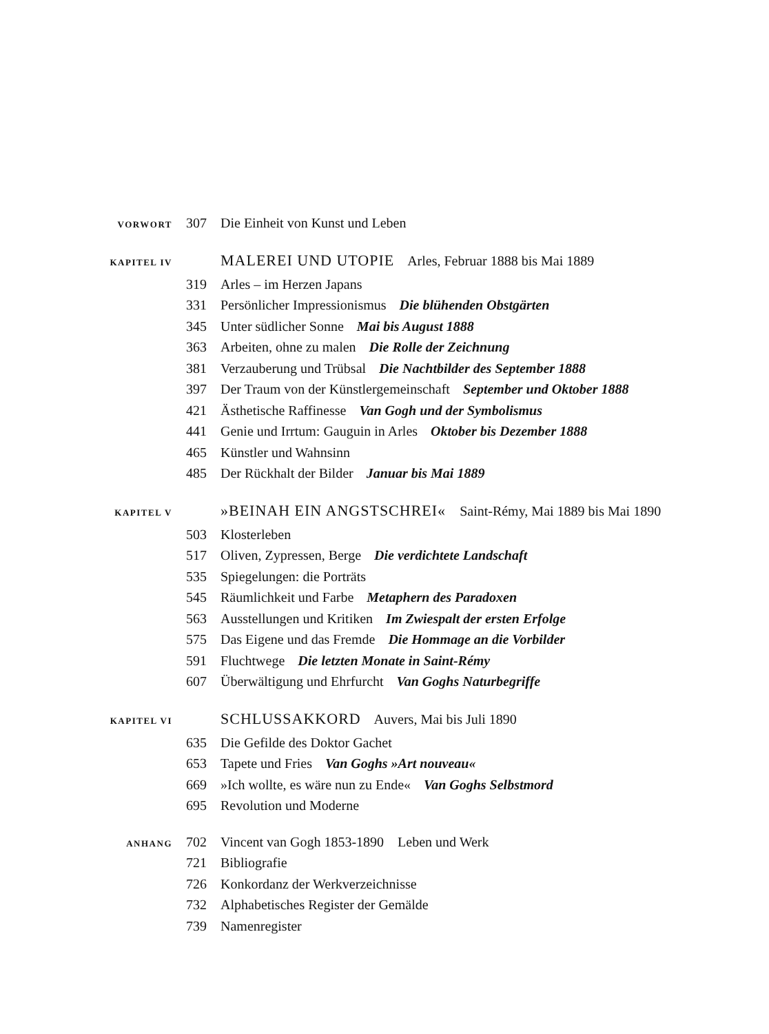VORWORT 307 Die Einheit von Kunst und Leben
KAPITEL IV MALEREI UND UTOPIE Arles, Februar 1888 bis Mai 1889
319 Arles – im Herzen Japans
331 Persönlicher Impressionismus Die blühenden Obstgärten
345 Unter südlicher Sonne Mai bis August 1888
363 Arbeiten, ohne zu malen Die Rolle der Zeichnung
381 Verzauberung und Trübsal Die Nachtbilder des September 1888
397 Der Traum von der Künstlergemeinschaft September und Oktober 1888
421 Ästhetische Raffinesse Van Gogh und der Symbolismus
441 Genie und Irrtum: Gauguin in Arles Oktober bis Dezember 1888
465 Künstler und Wahnsinn
485 Der Rückhalt der Bilder Januar bis Mai 1889
KAPITEL V »BEINAH EIN ANGSTSCHREI« Saint-Rémy, Mai 1889 bis Mai 1890
503 Klosterleben
517 Oliven, Zypressen, Berge Die verdichtete Landschaft
535 Spiegelungen: die Porträts
545 Räumlichkeit und Farbe Metaphern des Paradoxen
563 Ausstellungen und Kritiken Im Zwiespalt der ersten Erfolge
575 Das Eigene und das Fremde Die Hommage an die Vorbilder
591 Fluchtwege Die letzten Monate in Saint-Rémy
607 Überwältigung und Ehrfurcht Van Goghs Naturbegriffe
KAPITEL VI SCHLUSSAKKORD Auvers, Mai bis Juli 1890
635 Die Gefilde des Doktor Gachet
653 Tapete und Fries Van Goghs »Art nouveau«
669 »Ich wollte, es wäre nun zu Ende« Van Goghs Selbstmord
695 Revolution und Moderne
ANHANG 702 Vincent van Gogh 1853-1890 Leben und Werk
721 Bibliografie
726 Konkordanz der Werkverzeichnisse
732 Alphabetisches Register der Gemälde
739 Namenregister